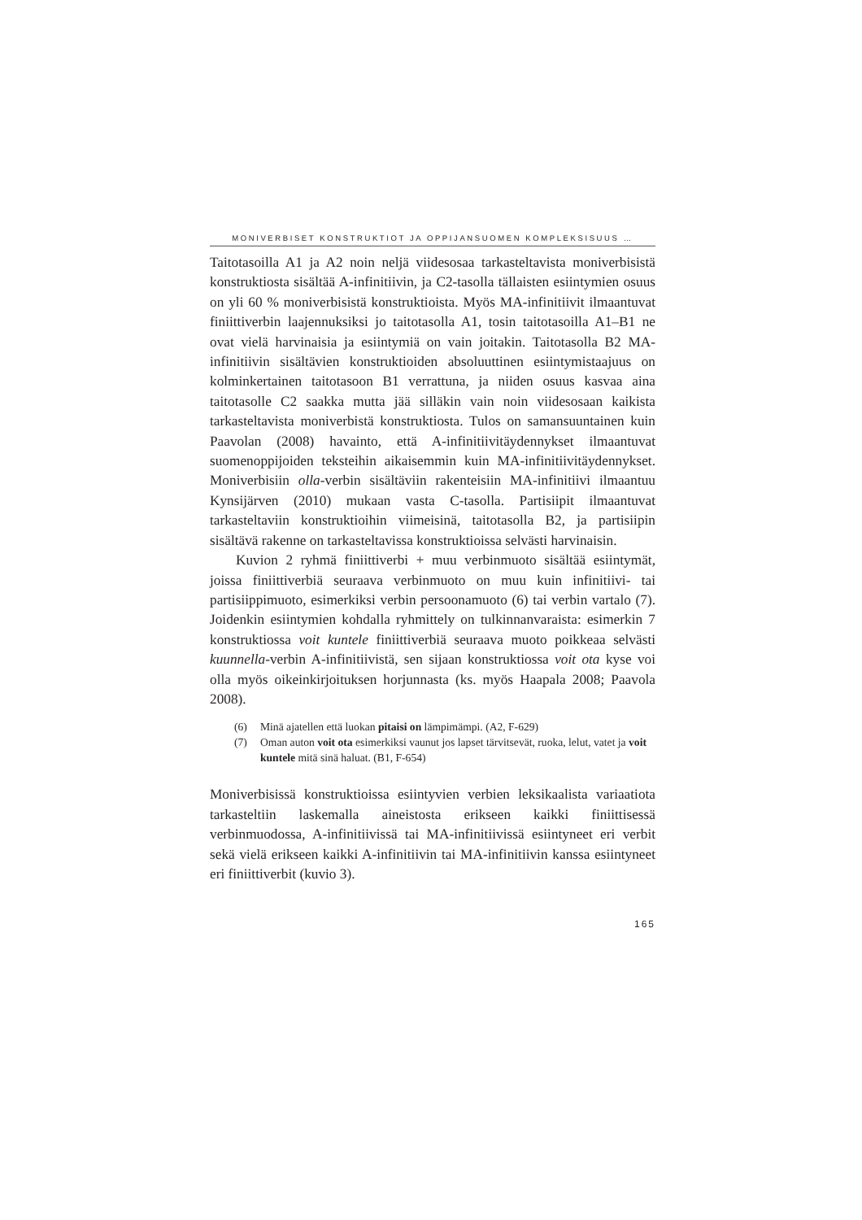MONIVERBISET KONSTRUKTIOT JA OPPIJANSUOMEN KOMPLEKSISUUS …
Taitotasoilla A1 ja A2 noin neljä viidesosaa tarkasteltavista moniverbisistä konstruktiosta sisältää A-infinitiivin, ja C2-tasolla tällaisten esiintymien osuus on yli 60 % moniverbisistä konstruktioista. Myös MA-infinitiivit ilmaantuvat finiittiverbin laajennuksiksi jo taitotasolla A1, tosin taitotasoilla A1–B1 ne ovat vielä harvinaisia ja esiintymiä on vain joitakin. Taitotasolla B2 MA-infinitiivin sisältävien konstruktioiden absoluuttinen esiintymistaajuus on kolminkertainen taitotasoon B1 verrattuna, ja niiden osuus kasvaa aina taitotasolle C2 saakka mutta jää silläkin vain noin viidesosaan kaikista tarkasteltavista moniverbistä konstruktiosta. Tulos on samansuuntainen kuin Paavolan (2008) havainto, että A-infinitiivitäydennykset ilmaantuvat suomenoppijoiden teksteihin aikaisemmin kuin MA-infinitiivitäydennykset. Moniverbisiin olla-verbin sisältäviin rakenteisiin MA-infinitiivi ilmaantuu Kynsijärven (2010) mukaan vasta C-tasolla. Partisiipit ilmaantuvat tarkasteltaviin konstruktioihin viimeisinä, taitotasolla B2, ja partisiipin sisältävä rakenne on tarkasteltavissa konstruktioissa selvästi harvinaisin.
Kuvion 2 ryhmä finiittiverbi + muu verbinmuoto sisältää esiintymät, joissa finiittiverbiä seuraava verbinmuoto on muu kuin infinitiivi- tai partisiippimuoto, esimerkiksi verbin persoonamuoto (6) tai verbin vartalo (7). Joidenkin esiintymien kohdalla ryhmittely on tulkinnanvaraista: esimerkin 7 konstruktiossa voit kuntele finiittiverbiä seuraava muoto poikkeaa selvästi kuunnella-verbin A-infinitiivistä, sen sijaan konstruktiossa voit ota kyse voi olla myös oikeinkirjoituksen horjunnasta (ks. myös Haapala 2008; Paavola 2008).
(6) Minä ajatellen että luokan pitaisi on lämpimämpi. (A2, F-629)
(7) Oman auton voit ota esimerkiksi vaunut jos lapset tärvitsevät, ruoka, lelut, vatet ja voit kuntele mitä sinä haluat. (B1, F-654)
Moniverbisissä konstruktioissa esiintyvien verbien leksikaalista variaatiota tarkasteltiin laskemalla aineistosta erikseen kaikki finiittisessä verbinmuodossa, A-infinitiivissä tai MA-infinitiivissä esiintyneet eri verbit sekä vielä erikseen kaikki A-infinitiivin tai MA-infinitiivin kanssa esiintyneet eri finiittiverbit (kuvio 3).
165